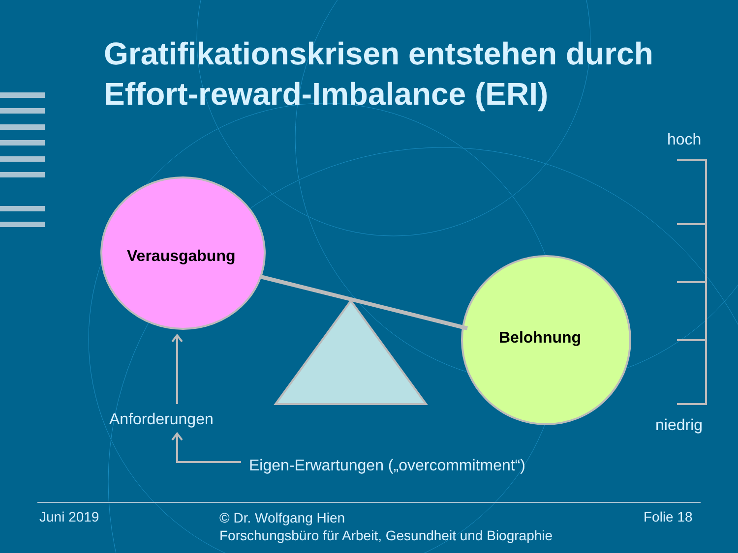Gratifikationskrisen entstehen durch Effort-reward-Imbalance (ERI)
hoch
Verausgabung
Belohnung
Anforderungen niedrig
Eigen-Erwartungen („overcommitment“)
Juni 2019
© Dr. Wolfgang Hien
Forschungsbüro für Arbeit, Gesundheit und Biographie
Folie 18